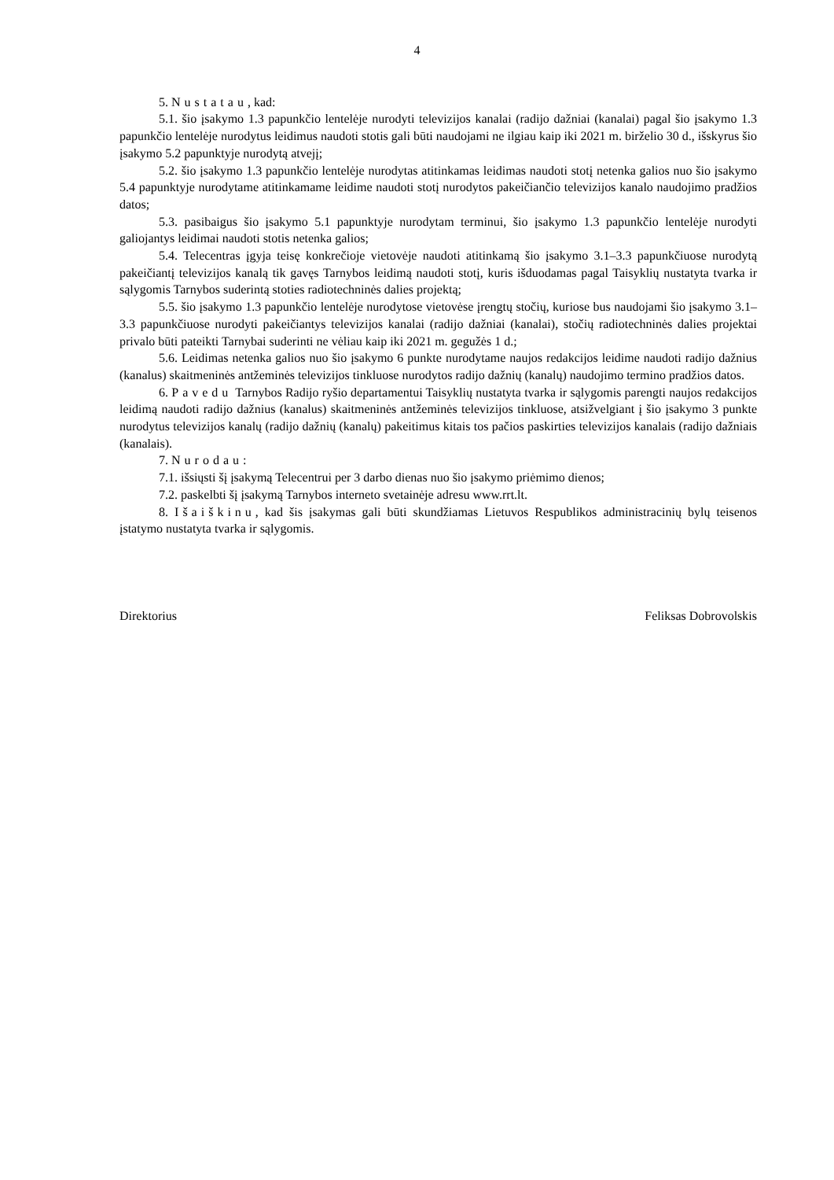4
5. Nustatau, kad:
5.1. šio įsakymo 1.3 papunkčio lentelėje nurodyti televizijos kanalai (radijo dažniai (kanalai) pagal šio įsakymo 1.3 papunkčio lentelėje nurodytus leidimus naudoti stotis gali būti naudojami ne ilgiau kaip iki 2021 m. birželio 30 d., išskyrus šio įsakymo 5.2 papunktyje nurodytą atvejį;
5.2. šio įsakymo 1.3 papunkčio lentelėje nurodytas atitinkamas leidimas naudoti stotį netenka galios nuo šio įsakymo 5.4 papunktyje nurodytame atitinkamame leidime naudoti stotį nurodytos pakeičiančio televizijos kanalo naudojimo pradžios datos;
5.3. pasibaigus šio įsakymo 5.1 papunktyje nurodytam terminui, šio įsakymo 1.3 papunkčio lentelėje nurodyti galiojantys leidimai naudoti stotis netenka galios;
5.4. Telecentras įgyja teisę konkrečioje vietovėje naudoti atitinkamą šio įsakymo 3.1–3.3 papunkčiuose nurodytą pakeičiantį televizijos kanalą tik gavęs Tarnybos leidimą naudoti stotį, kuris išduodamas pagal Taisyklių nustatyta tvarka ir sąlygomis Tarnybos suderintą stoties radiotechninės dalies projektą;
5.5. šio įsakymo 1.3 papunkčio lentelėje nurodytose vietovėse įrengtų stočių, kuriose bus naudojami šio įsakymo 3.1–3.3 papunkčiuose nurodyti pakeičiantys televizijos kanalai (radijo dažniai (kanalai), stočių radiotechninės dalies projektai privalo būti pateikti Tarnybai suderinti ne vėliau kaip iki 2021 m. gegužės 1 d.;
5.6. Leidimas netenka galios nuo šio įsakymo 6 punkte nurodytame naujos redakcijos leidime naudoti radijo dažnius (kanalus) skaitmeninės antžeminės televizijos tinkluose nurodytos radijo dažnių (kanalų) naudojimo termino pradžios datos.
6. Pavedu Tarnybos Radijo ryšio departamentui Taisyklių nustatyta tvarka ir sąlygomis parengti naujos redakcijos leidimą naudoti radijo dažnius (kanalus) skaitmeninės antžeminės televizijos tinkluose, atsižvelgiant į šio įsakymo 3 punkte nurodytus televizijos kanalų (radijo dažnių (kanalų) pakeitimus kitais tos pačios paskirties televizijos kanalais (radijo dažniais (kanalais).
7. Nurodau:
7.1. išsiųsti šį įsakymą Telecentrui per 3 darbo dienas nuo šio įsakymo priėmimo dienos;
7.2. paskelbti šį įsakymą Tarnybos interneto svetainėje adresu www.rrt.lt.
8. Išaiškinu, kad šis įsakymas gali būti skundžiamas Lietuvos Respublikos administracinių bylų teisenos įstatymo nustatyta tvarka ir sąlygomis.
Direktorius Feliksas Dobrovolskis